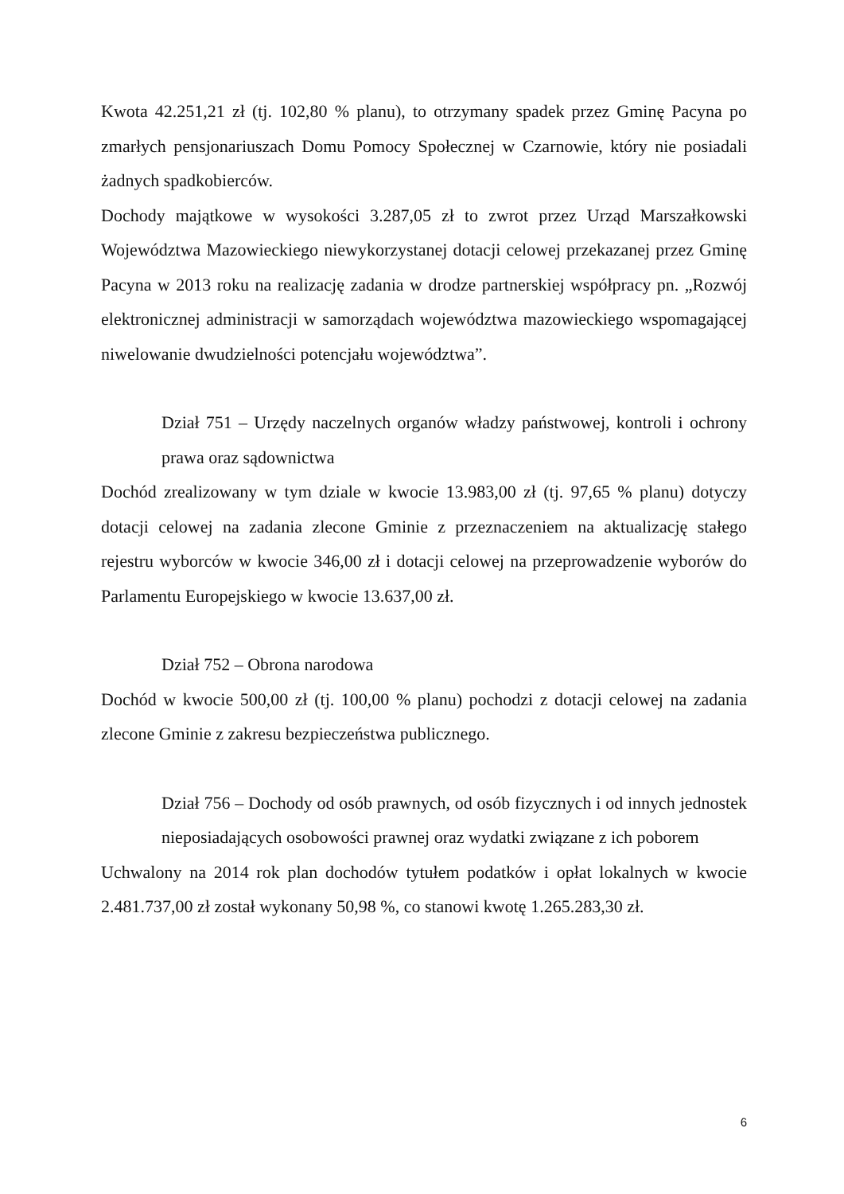Kwota 42.251,21 zł (tj. 102,80 % planu), to otrzymany spadek przez Gminę Pacyna po zmarłych pensjonariuszach Domu Pomocy Społecznej w Czarnowie, który nie posiadali żadnych spadkobierców.
Dochody majątkowe w wysokości 3.287,05 zł to zwrot przez Urząd Marszałkowski Województwa Mazowieckiego niewykorzystanej dotacji celowej przekazanej przez Gminę Pacyna w 2013 roku na realizację zadania w drodze partnerskiej współpracy pn. „Rozwój elektronicznej administracji w samorządach województwa mazowieckiego wspomagającej niwelowanie dwudzielności potencjału województwa”.
Dział 751 – Urzędy naczelnych organów władzy państwowej, kontroli i ochrony prawa oraz sądownictwa
Dochód zrealizowany w tym dziale w kwocie 13.983,00 zł (tj. 97,65 % planu) dotyczy dotacji celowej na zadania zlecone Gminie z przeznaczeniem na aktualizację stałego rejestru wyborców w kwocie 346,00 zł i dotacji celowej na przeprowadzenie wyborów do Parlamentu Europejskiego w kwocie 13.637,00 zł.
Dział 752 – Obrona narodowa
Dochód w kwocie 500,00 zł (tj. 100,00 % planu) pochodzi z dotacji celowej na zadania zlecone Gminie z zakresu bezpieczeństwa publicznego.
Dział 756 – Dochody od osób prawnych, od osób fizycznych i od innych jednostek nieposiadających osobowości prawnej oraz wydatki związane z ich poborem
Uchwalony na 2014 rok plan dochodów tytułem podatków i opłat lokalnych w kwocie 2.481.737,00 zł został wykonany 50,98 %, co stanowi kwotę 1.265.283,30 zł.
6